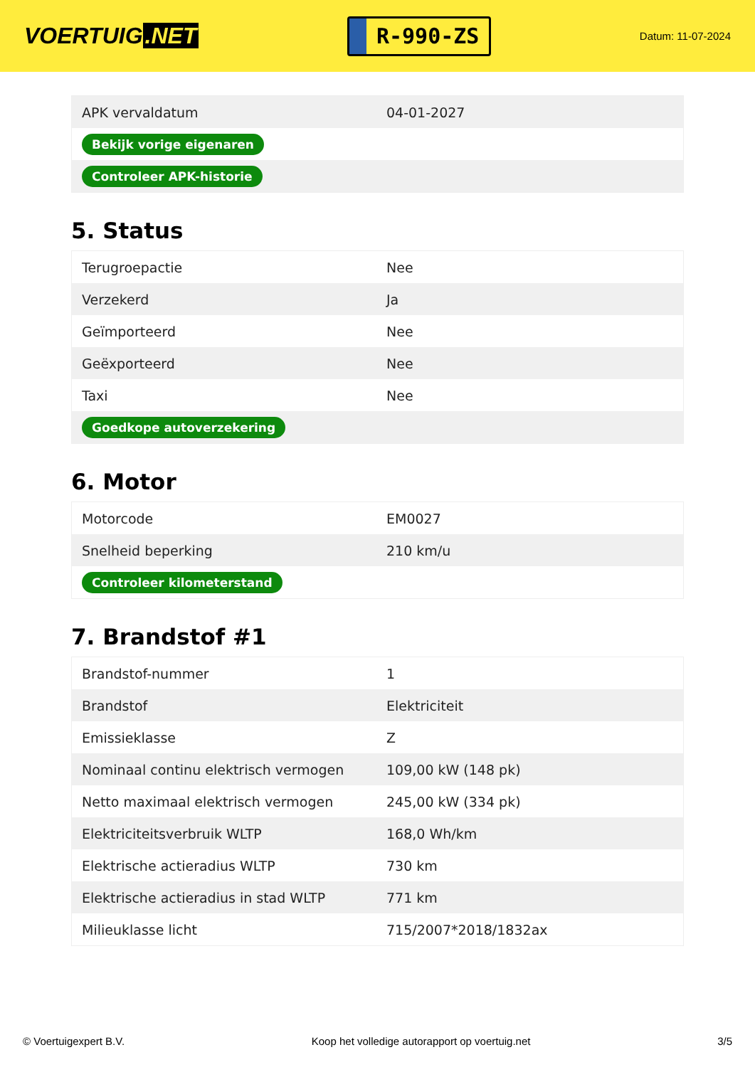VOERTUIG.NET
R-990-ZS
Datum: 11-07-2024
| APK vervaldatum | 04-01-2027 |
| Bekijk vorige eigenaren | |
| Controleer APK-historie | |
5. Status
| Terugroepactie | Nee |
| Verzekerd | Ja |
| Geïmporteerd | Nee |
| Geëxporteerd | Nee |
| Taxi | Nee |
| Goedkope autoverzekering | |
6. Motor
| Motorcode | EM0027 |
| Snelheid beperking | 210 km/u |
| Controleer kilometerstand | |
7. Brandstof #1
| Brandstof-nummer | 1 |
| Brandstof | Elektriciteit |
| Emissieklasse | Z |
| Nominaal continu elektrisch vermogen | 109,00 kW (148 pk) |
| Netto maximaal elektrisch vermogen | 245,00 kW (334 pk) |
| Elektriciteitsverbruik WLTP | 168,0 Wh/km |
| Elektrische actieradius WLTP | 730 km |
| Elektrische actieradius in stad WLTP | 771 km |
| Milieuklasse licht | 715/2007*2018/1832ax |
© Voertuigexpert B.V. Koop het volledige autorapport op voertuig.net 3/5